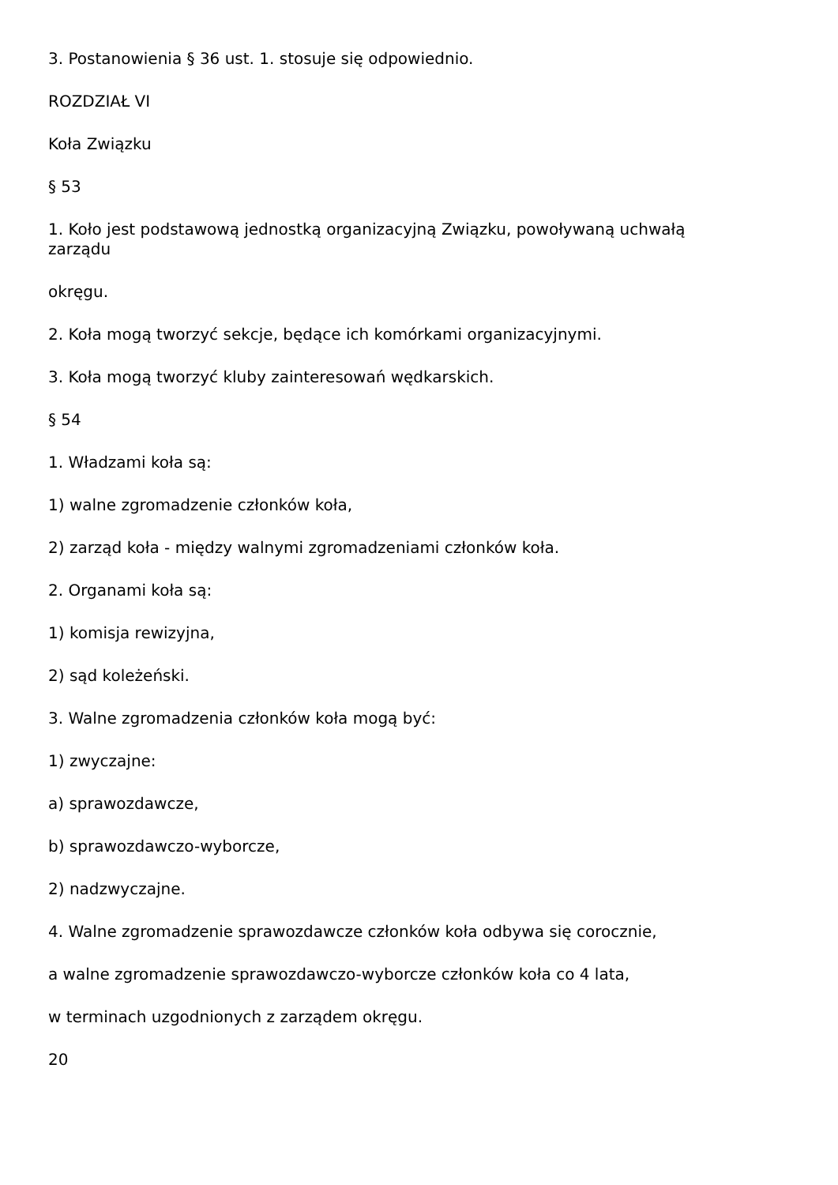3. Postanowienia § 36 ust. 1. stosuje się odpowiednio.
ROZDZIAŁ VI
Koła Związku
§ 53
1. Koło jest podstawową jednostką organizacyjną Związku, powoływaną uchwałą zarządu
okręgu.
2. Koła mogą tworzyć sekcje, będące ich komórkami organizacyjnymi.
3. Koła mogą tworzyć kluby zainteresowań wędkarskich.
§ 54
1. Władzami koła są:
1) walne zgromadzenie członków koła,
2) zarząd koła - między walnymi zgromadzeniami członków koła.
2. Organami koła są:
1) komisja rewizyjna,
2) sąd koleżeński.
3. Walne zgromadzenia członków koła mogą być:
1) zwyczajne:
a) sprawozdawcze,
b) sprawozdawczo-wyborcze,
2) nadzwyczajne.
4. Walne zgromadzenie sprawozdawcze członków koła odbywa się corocznie,
a walne zgromadzenie sprawozdawczo-wyborcze członków koła co 4 lata,
w terminach uzgodnionych z zarządem okręgu.
20